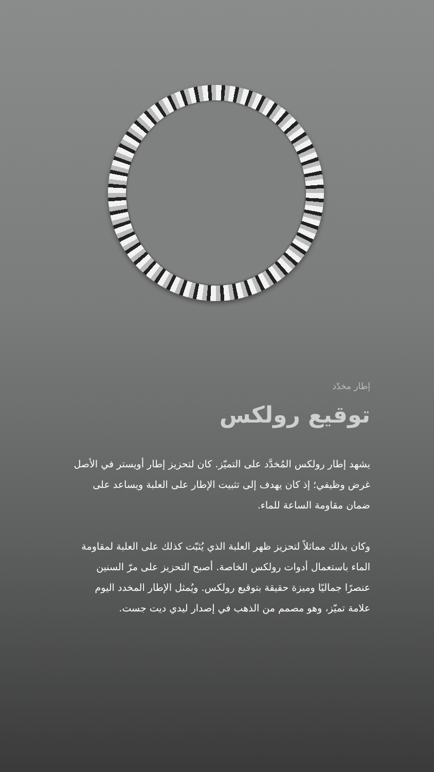إطار مخدّد
توقيع رولكس
يشهد إطار رولكس المُخدَّد على التميّز. كان لتحزيز إطار أويستر في الأصل غرض وظيفي؛ إذ كان يهدف إلى تثبيت الإطار على العلبة ويساعد على ضمان مقاومة الساعة للماء.
وكان بذلك مماثلاً لتحزيز ظهر العلبة الذي يُثبّت كذلك على العلبة لمقاومة الماء باستعمال أدوات رولكس الخاصة. أصبح التحزيز على مرّ السنين عنصرًا جماليًا وميزة حقيقة بتوقيع رولكس. ويُمثل الإطار المخدد اليوم علامة تميّز، وهو مصمم من الذهب في إصدار ليدي ديت جست.